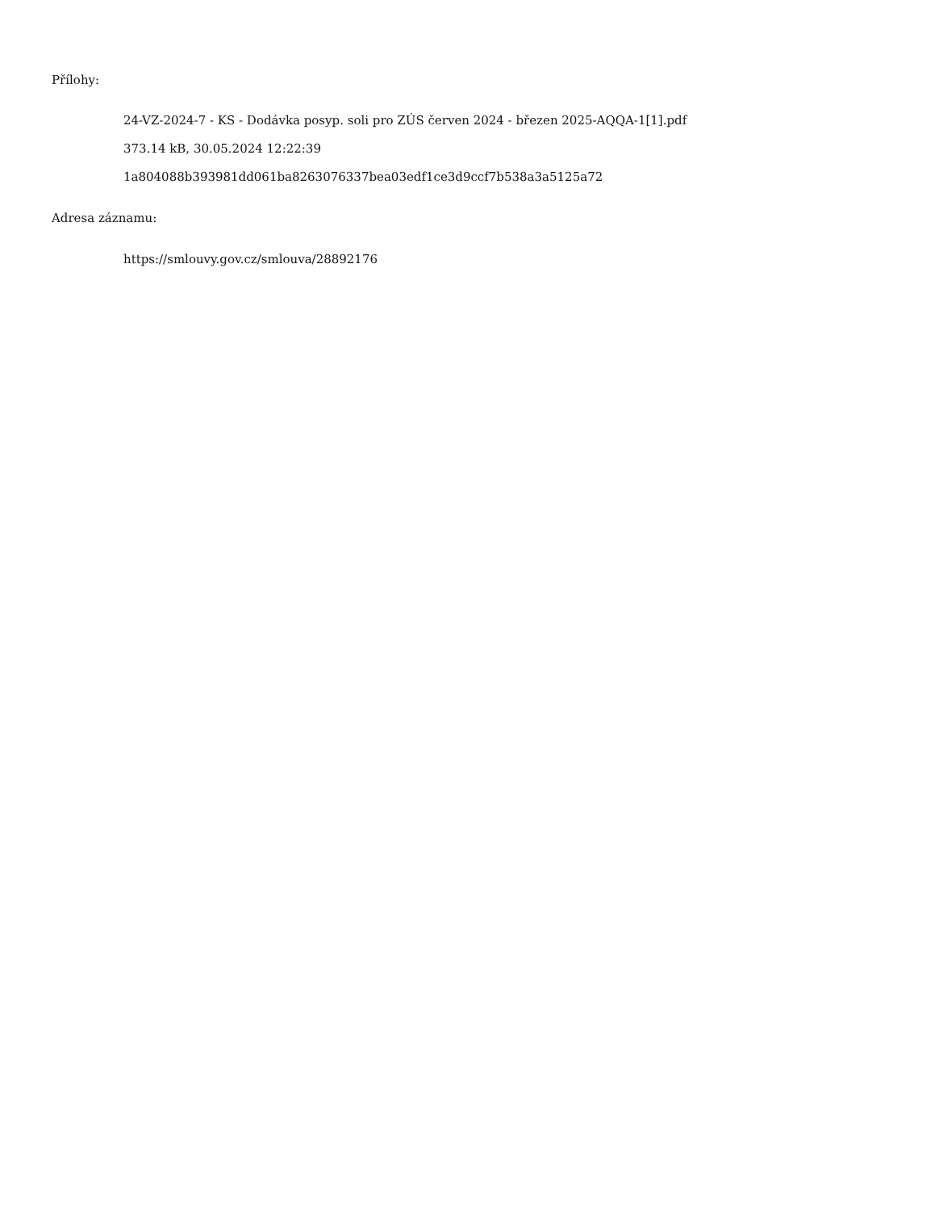Přílohy:
24-VZ-2024-7 - KS - Dodávka posyp. soli pro ZÚS červen 2024 - březen 2025-AQQA-1[1].pdf
373.14 kB, 30.05.2024 12:22:39
1a804088b393981dd061ba8263076337bea03edf1ce3d9ccf7b538a3a5125a72
Adresa záznamu:
https://smlouvy.gov.cz/smlouva/28892176